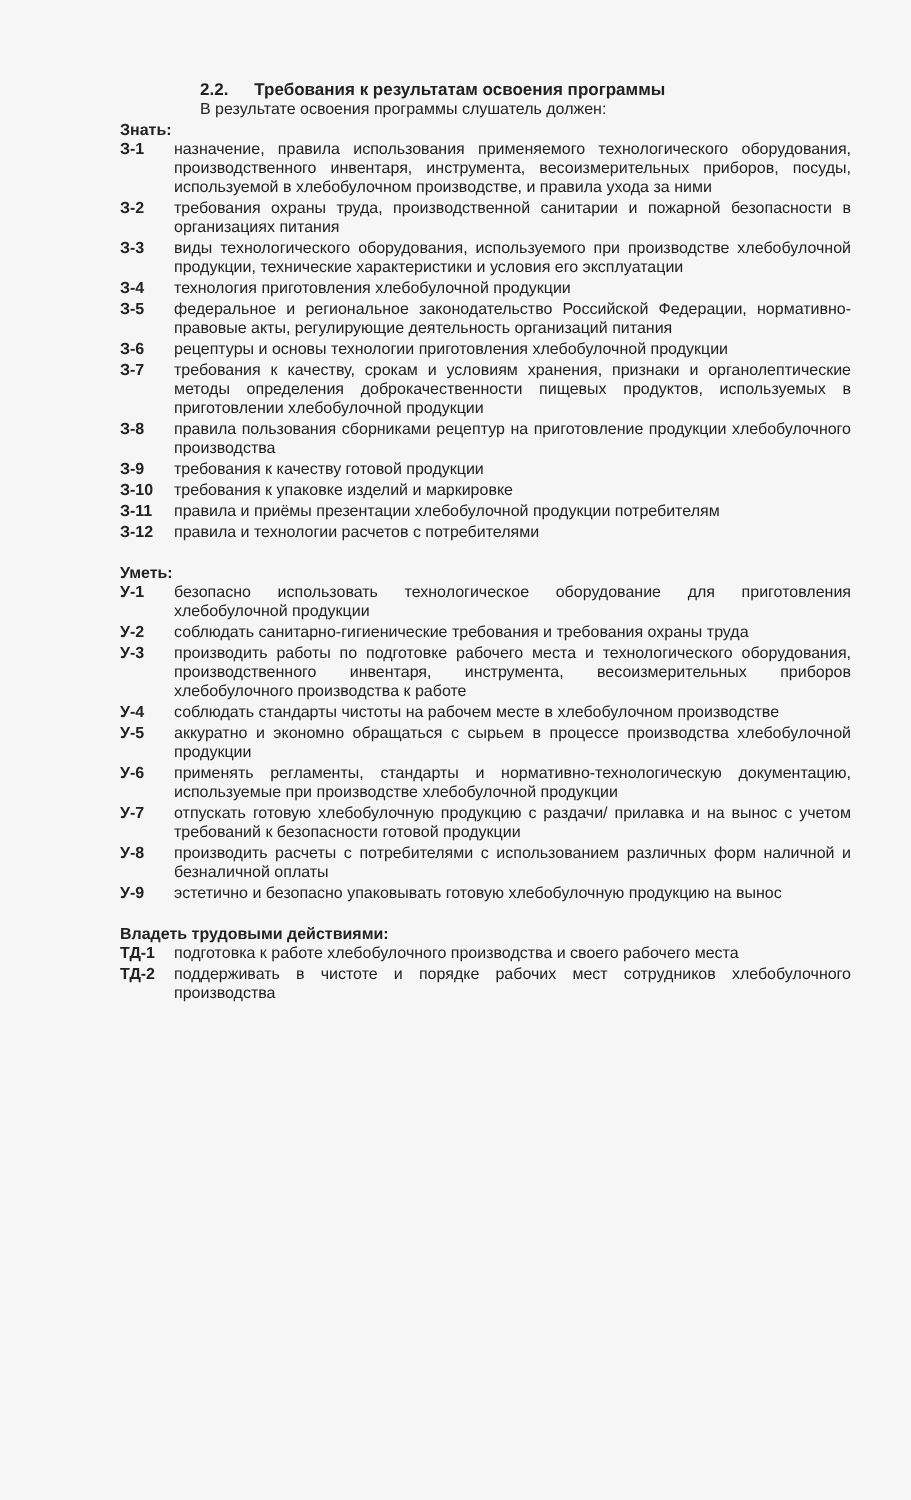2.2. Требования к результатам освоения программы
В результате освоения программы слушатель должен:
Знать:
З-1 назначение, правила использования применяемого технологического оборудования, производственного инвентаря, инструмента, весоизмерительных приборов, посуды, используемой в хлебобулочном производстве, и правила ухода за ними
З-2 требования охраны труда, производственной санитарии и пожарной безопасности в организациях питания
З-3 виды технологического оборудования, используемого при производстве хлебобулочной продукции, технические характеристики и условия его эксплуатации
З-4 технология приготовления хлебобулочной продукции
З-5 федеральное и региональное законодательство Российской Федерации, нормативно-правовые акты, регулирующие деятельность организаций питания
З-6 рецептуры и основы технологии приготовления хлебобулочной продукции
З-7 требования к качеству, срокам и условиям хранения, признаки и органолептические методы определения доброкачественности пищевых продуктов, используемых в приготовлении хлебобулочной продукции
З-8 правила пользования сборниками рецептур на приготовление продукции хлебобулочного производства
З-9 требования к качеству готовой продукции
З-10 требования к упаковке изделий и маркировке
З-11 правила и приёмы презентации хлебобулочной продукции потребителям
З-12 правила и технологии расчетов с потребителями
Уметь:
У-1 безопасно использовать технологическое оборудование для приготовления хлебобулочной продукции
У-2 соблюдать санитарно-гигиенические требования и требования охраны труда
У-3 производить работы по подготовке рабочего места и технологического оборудования, производственного инвентаря, инструмента, весоизмерительных приборов хлебобулочного производства к работе
У-4 соблюдать стандарты чистоты на рабочем месте в хлебобулочном производстве
У-5 аккуратно и экономно обращаться с сырьем в процессе производства хлебобулочной продукции
У-6 применять регламенты, стандарты и нормативно-технологическую документацию, используемые при производстве хлебобулочной продукции
У-7 отпускать готовую хлебобулочную продукцию с раздачи/ прилавка и на вынос с учетом требований к безопасности готовой продукции
У-8 производить расчеты с потребителями с использованием различных форм наличной и безналичной оплаты
У-9 эстетично и безопасно упаковывать готовую хлебобулочную продукцию на вынос
Владеть трудовыми действиями:
ТД-1 подготовка к работе хлебобулочного производства и своего рабочего места
ТД-2 поддерживать в чистоте и порядке рабочих мест сотрудников хлебобулочного производства